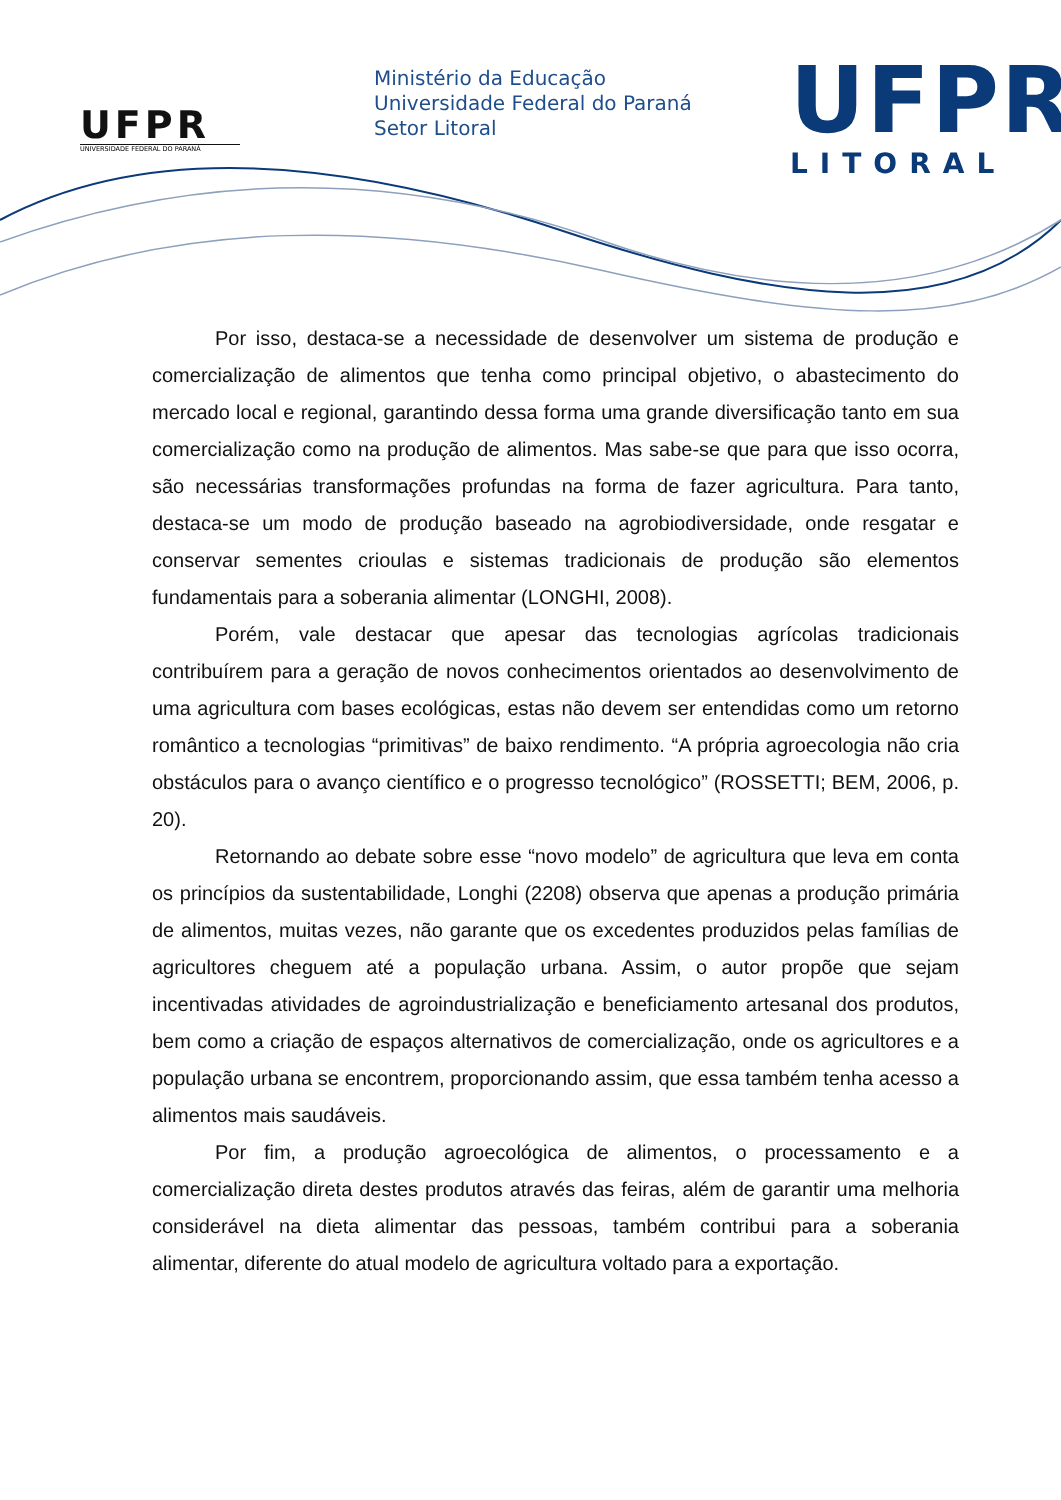UFPR
UNIVERSIDADE FEDERAL DO PARANÁ
Ministério da Educação
Universidade Federal do Paraná
Setor Litoral
UFPR
LITORAL
Por isso, destaca-se a necessidade de desenvolver um sistema de produção e comercialização de alimentos que tenha como principal objetivo, o abastecimento do mercado local e regional, garantindo dessa forma uma grande diversificação tanto em sua comercialização como na produção de alimentos. Mas sabe-se que para que isso ocorra, são necessárias transformações profundas na forma de fazer agricultura. Para tanto, destaca-se um modo de produção baseado na agrobiodiversidade, onde resgatar e conservar sementes crioulas e sistemas tradicionais de produção são elementos fundamentais para a soberania alimentar (LONGHI, 2008).
Porém, vale destacar que apesar das tecnologias agrícolas tradicionais contribuírem para a geração de novos conhecimentos orientados ao desenvolvimento de uma agricultura com bases ecológicas, estas não devem ser entendidas como um retorno romântico a tecnologias “primitivas” de baixo rendimento. “A própria agroecologia não cria obstáculos para o avanço científico e o progresso tecnológico” (ROSSETTI; BEM, 2006, p. 20).
Retornando ao debate sobre esse “novo modelo” de agricultura que leva em conta os princípios da sustentabilidade, Longhi (2208) observa que apenas a produção primária de alimentos, muitas vezes, não garante que os excedentes produzidos pelas famílias de agricultores cheguem até a população urbana. Assim, o autor propõe que sejam incentivadas atividades de agroindustrialização e beneficiamento artesanal dos produtos, bem como a criação de espaços alternativos de comercialização, onde os agricultores e a população urbana se encontrem, proporcionando assim, que essa também tenha acesso a alimentos mais saudáveis.
Por fim, a produção agroecológica de alimentos, o processamento e a comercialização direta destes produtos através das feiras, além de garantir uma melhoria considerável na dieta alimentar das pessoas, também contribui para a soberania alimentar, diferente do atual modelo de agricultura voltado para a exportação.